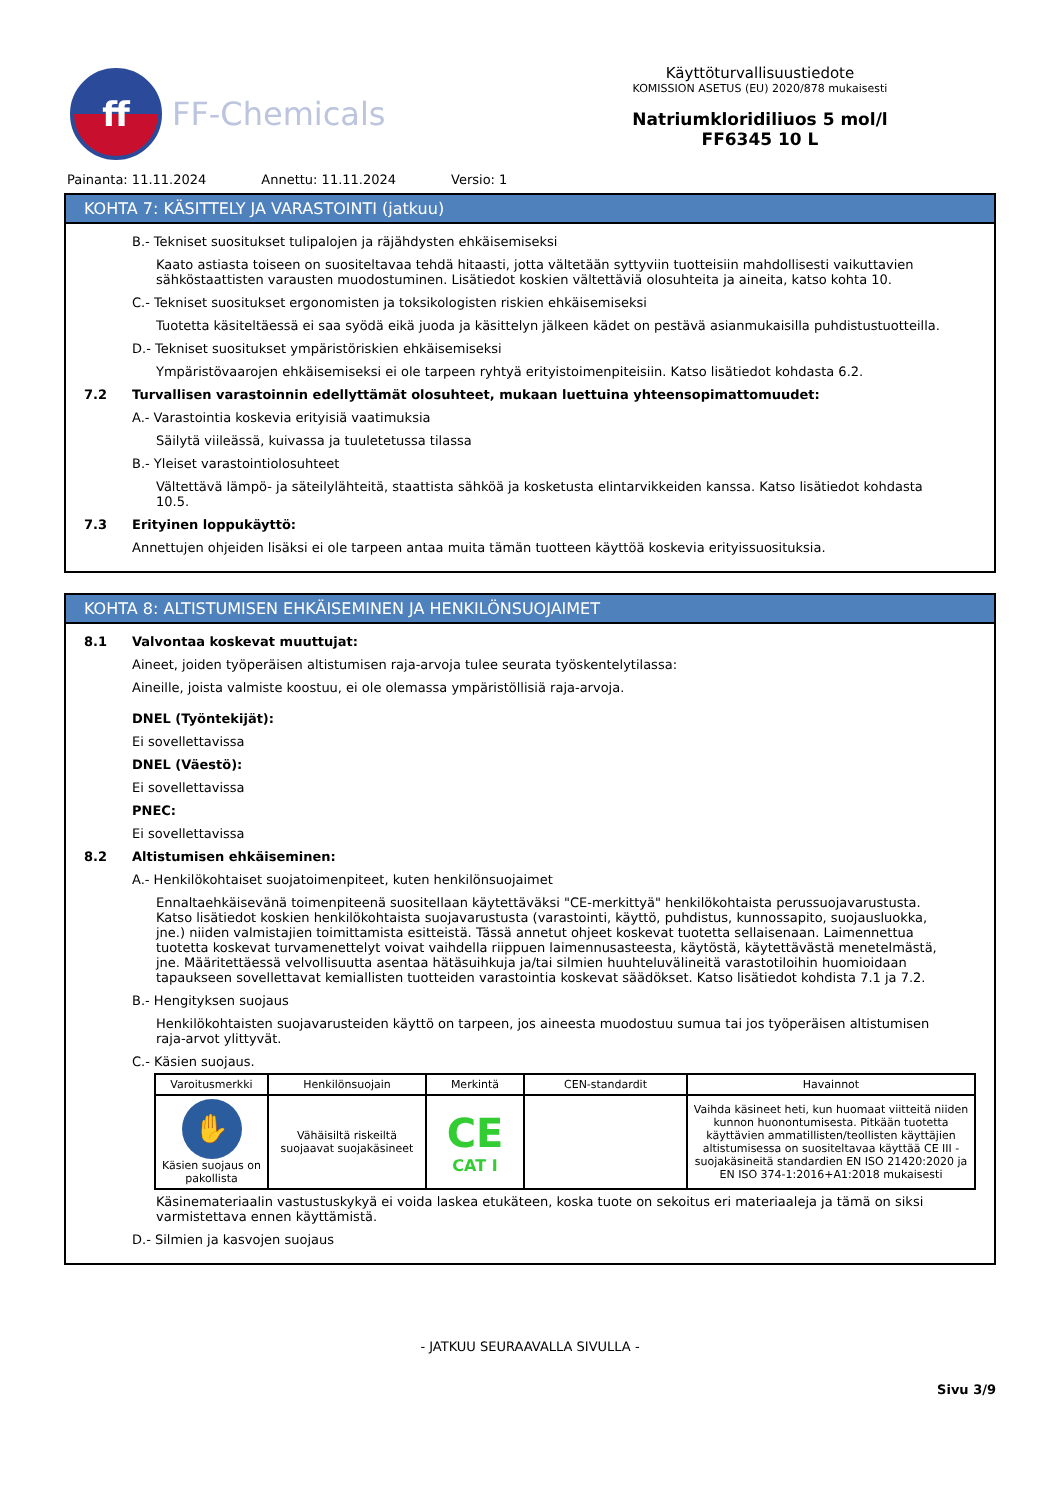ff
FF-Chemicals
Käyttöturvallisuustiedote
KOMISSION ASETUS (EU) 2020/878 mukaisesti
Natriumkloridiliuos 5 mol/l
FF6345 10 L
Painanta: 11.11.2024 Annettu: 11.11.2024 Versio: 1
KOHTA 7: KÄSITTELY JA VARASTOINTI (jatkuu)
B.- Tekniset suositukset tulipalojen ja räjähdysten ehkäisemiseksi
Kaato astiasta toiseen on suositeltavaa tehdä hitaasti, jotta vältetään syttyviin tuotteisiin mahdollisesti vaikuttavien sähköstaattisten varausten muodostuminen. Lisätiedot koskien vältettäviä olosuhteita ja aineita, katso kohta 10.
C.- Tekniset suositukset ergonomisten ja toksikologisten riskien ehkäisemiseksi
Tuotetta käsiteltäessä ei saa syödä eikä juoda ja käsittelyn jälkeen kädet on pestävä asianmukaisilla puhdistustuotteilla.
D.- Tekniset suositukset ympäristöriskien ehkäisemiseksi
Ympäristövaarojen ehkäisemiseksi ei ole tarpeen ryhtyä erityistoimenpiteisiin. Katso lisätiedot kohdasta 6.2.
7.2 Turvallisen varastoinnin edellyttämät olosuhteet, mukaan luettuina yhteensopimattomuudet:
A.- Varastointia koskevia erityisiä vaatimuksia
Säilytä viileässä, kuivassa ja tuuletetussa tilassa
B.- Yleiset varastointiolosuhteet
Vältettävä lämpö- ja säteilylähteitä, staattista sähköä ja kosketusta elintarvikkeiden kanssa. Katso lisätiedot kohdasta 10.5.
7.3 Erityinen loppukäyttö:
Annettujen ohjeiden lisäksi ei ole tarpeen antaa muita tämän tuotteen käyttöä koskevia erityissuosituksia.
KOHTA 8: ALTISTUMISEN EHKÄISEMINEN JA HENKILÖNSUOJAIMET
8.1 Valvontaa koskevat muuttujat:
Aineet, joiden työperäisen altistumisen raja-arvoja tulee seurata työskentelytilassa:
Aineille, joista valmiste koostuu, ei ole olemassa ympäristöllisiä raja-arvoja.
DNEL (Työntekijät):
Ei sovellettavissa
DNEL (Väestö):
Ei sovellettavissa
PNEC:
Ei sovellettavissa
8.2 Altistumisen ehkäiseminen:
A.- Henkilökohtaiset suojatoimenpiteet, kuten henkilönsuojaimet
Ennaltaehkäisevänä toimenpiteenä suositellaan käytettäväksi "CE-merkittyä" henkilökohtaista perussuojavarustusta. Katso lisätiedot koskien henkilökohtaista suojavarustusta (varastointi, käyttö, puhdistus, kunnossapito, suojausluokka, jne.) niiden valmistajien toimittamista esitteistä. Tässä annetut ohjeet koskevat tuotetta sellaisenaan. Laimennettua tuotetta koskevat turvamenettelyt voivat vaihdella riippuen laimennusasteesta, käytöstä, käytettävästä menetelmästä, jne. Määritettäessä velvollisuutta asentaa hätäsuihkuja ja/tai silmien huuhteluvälineitä varastotiloihin huomioidaan tapaukseen sovellettavat kemiallisten tuotteiden varastointia koskevat säädökset. Katso lisätiedot kohdista 7.1 ja 7.2.
B.- Hengityksen suojaus
Henkilökohtaisten suojavarusteiden käyttö on tarpeen, jos aineesta muodostuu sumua tai jos työperäisen altistumisen raja-arvot ylittyvät.
C.- Käsien suojaus.
| Varoitusmerkki | Henkilönsuojain | Merkintä | CEN-standardit | Havainnot |
| --- | --- | --- | --- | --- |
| ✋ Käsien suojaus on pakollista | Vähäisiltä riskeiltä suojaavat suojakäsineet | CE CAT I | | Vaihda käsineet heti, kun huomaat viitteitä niiden kunnon huonontumisesta. Pitkään tuotetta käyttävien ammatillisten/teollisten käyttäjien altistumisessa on suositeltavaa käyttää CE III -suojakäsineitä standardien EN ISO 21420:2020 ja EN ISO 374-1:2016+A1:2018 mukaisesti |
Käsinemateriaalin vastustuskykyä ei voida laskea etukäteen, koska tuote on sekoitus eri materiaaleja ja tämä on siksi varmistettava ennen käyttämistä.
D.- Silmien ja kasvojen suojaus
- JATKUU SEURAAVALLA SIVULLA -
Sivu 3/9